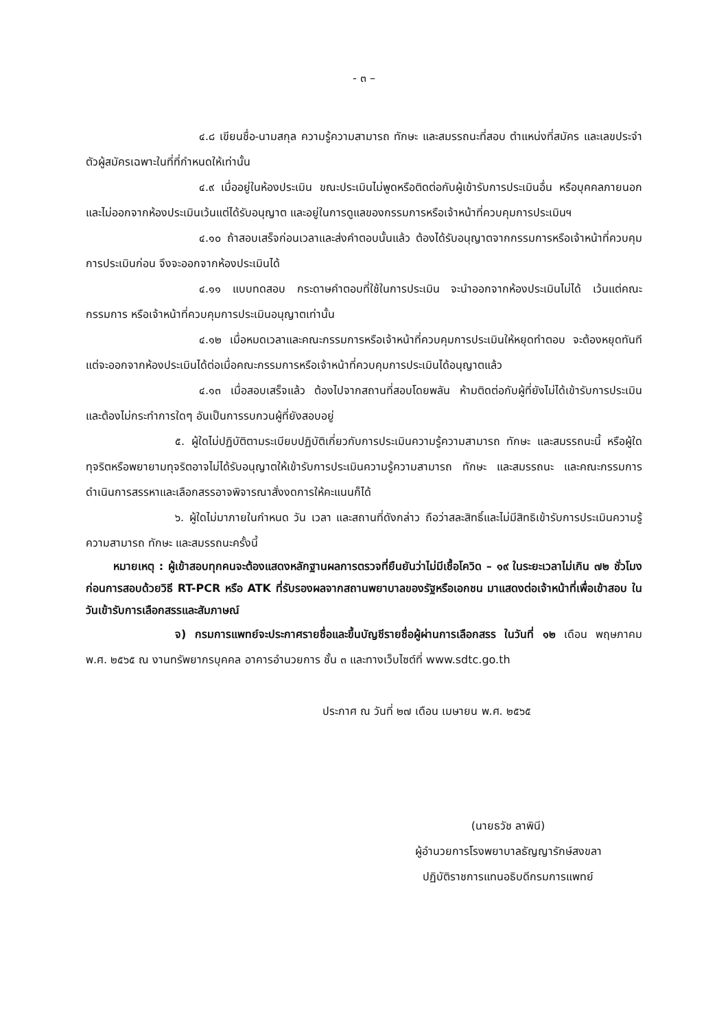- ๓ –
๔.๘ เขียนชื่อ-นามสกุล ความรู้ความสามารถ ทักษะ และสมรรถนะที่สอบ ตำแหน่งที่สมัคร และเลขประจำตัวผู้สมัครเฉพาะในที่ที่กำหนดให้เท่านั้น
๔.๙ เมื่ออยู่ในห้องประเมิน ขณะประเมินไม่พูดหรือติดต่อกับผู้เข้ารับการประเมินอื่น หรือบุคคลภายนอก และไม่ออกจากห้องประเมินเว้นแต่ได้รับอนุญาต และอยู่ในการดูแลของกรรมการหรือเจ้าหน้าที่ควบคุมการประเมินฯ
๔.๑๐ ถ้าสอบเสร็จก่อนเวลาและส่งคำตอบนั้นแล้ว ต้องได้รับอนุญาตจากกรรมการหรือเจ้าหน้าที่ควบคุมการประเมินก่อน จึงจะออกจากห้องประเมินได้
๔.๑๑ แบบทดสอบ กระดาษคำตอบที่ใช้ในการประเมิน จะนำออกจากห้องประเมินไม่ได้ เว้นแต่คณะกรรมการ หรือเจ้าหน้าที่ควบคุมการประเมินอนุญาตเท่านั้น
๔.๑๒ เมื่อหมดเวลาและคณะกรรมการหรือเจ้าหน้าที่ควบคุมการประเมินให้หยุดทำตอบ จะต้องหยุดทันที แต่จะออกจากห้องประเมินได้ต่อเมื่อคณะกรรมการหรือเจ้าหน้าที่ควบคุมการประเมินได้อนุญาตแล้ว
๔.๑๓ เมื่อสอบเสร็จแล้ว ต้องไปจากสถานที่สอบโดยพลัน ห้ามติดต่อกับผู้ที่ยังไม่ได้เข้ารับการประเมิน และต้องไม่กระทำการใดๆ อันเป็นการรบกวนผู้ที่ยังสอบอยู่
๕. ผู้ใดไม่ปฏิบัติตามระเบียบปฏิบัติเกี่ยวกับการประเมินความรู้ความสามารถ ทักษะ และสมรรถนะนี้ หรือผู้ใดทุจริตหรือพยายามทุจริตอาจไม่ได้รับอนุญาตให้เข้ารับการประเมินความรู้ความสามารถ ทักษะ และสมรรถนะ และคณะกรรมการดำเนินการสรรหาและเลือกสรรอาจพิจารณาสั่งงดการให้คะแนนก็ได้
๖. ผู้ใดไม่มาภายในกำหนด วัน เวลา และสถานที่ดังกล่าว ถือว่าสละสิทธิ์และไม่มีสิทธิเข้ารับการประเมินความรู้ความสามารถ ทักษะ และสมรรถนะครั้งนี้
หมายเหตุ : ผู้เข้าสอบทุกคนจะต้องแสดงหลักฐานผลการตรวจที่ยืนยันว่าไม่มีเชื้อโควิด – ๑๙ ในระยะเวลาไม่เกิน ๗๒ ชั่วโมง ก่อนการสอบด้วยวิธี RT-PCR หรือ ATK ที่รับรองผลจากสถานพยาบาลของรัฐหรือเอกชน มาแสดงต่อเจ้าหน้าที่เพื่อเข้าสอบ ในวันเข้ารับการเลือกสรรและสัมภาษณ์
จ) กรมการแพทย์จะประกาศรายชื่อและขึ้นบัญชีรายชื่อผู้ผ่านการเลือกสรร ในวันที่ ๑๒ เดือน พฤษภาคม พ.ศ. ๒๕๖๕ ณ งานทรัพยากรบุคคล อาคารอำนวยการ ชั้น ๓ และทางเว็บไซต์ที่ www.sdtc.go.th
ประกาศ ณ วันที่ ๒๗ เดือน เมษายน พ.ศ. ๒๕๖๕
(นายธวัช ลาพินี)
ผู้อำนวยการโรงพยาบาลธัญญารักษ์สงขลา
ปฏิบัติราชการแทนอธิบดีกรมการแพทย์